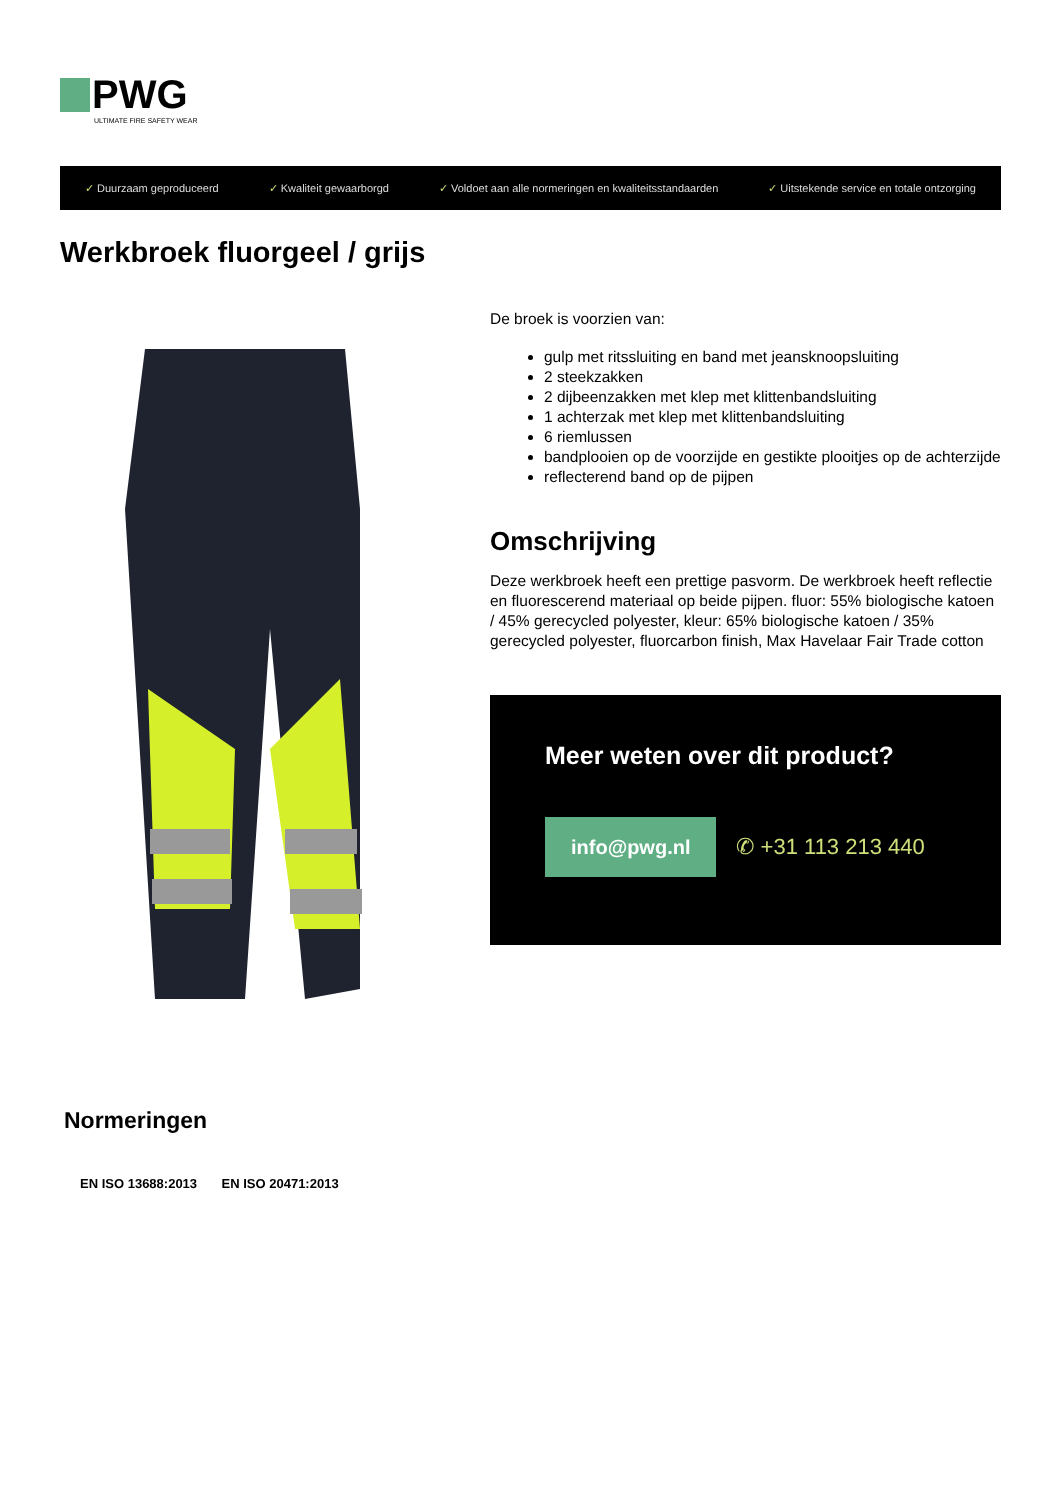PWG
ULTIMATE FIRE SAFETY WEAR
✓ Duurzaam geproduceerd ✓ Kwaliteit gewaarborgd
✓ Voldoet aan alle normeringen en kwaliteitsstandaarden
✓ Uitstekende service en totale ontzorging
Werkbroek fluorgeel / grijs
De broek is voorzien van:
gulp met ritssluiting en band met jeansknoopsluiting
2 steekzakken
2 dijbeenzakken met klep met klittenbandsluiting
1 achterzak met klep met klittenbandsluiting
6 riemlussen
bandplooien op de voorzijde en gestikte plooitjes op de achterzijde
reflecterend band op de pijpen
Omschrijving
Deze werkbroek heeft een prettige pasvorm. De werkbroek heeft reflectie en fluorescerend materiaal op beide pijpen. fluor: 55% biologische katoen / 45% gerecycled polyester, kleur: 65% biologische katoen / 35% gerecycled polyester, fluorcarbon finish, Max Havelaar Fair Trade cotton
Meer weten over dit product?
info@pwg.nl ✆ +31 113 213 440
Normeringen
EN ISO 13688:2013 EN ISO 20471:2013